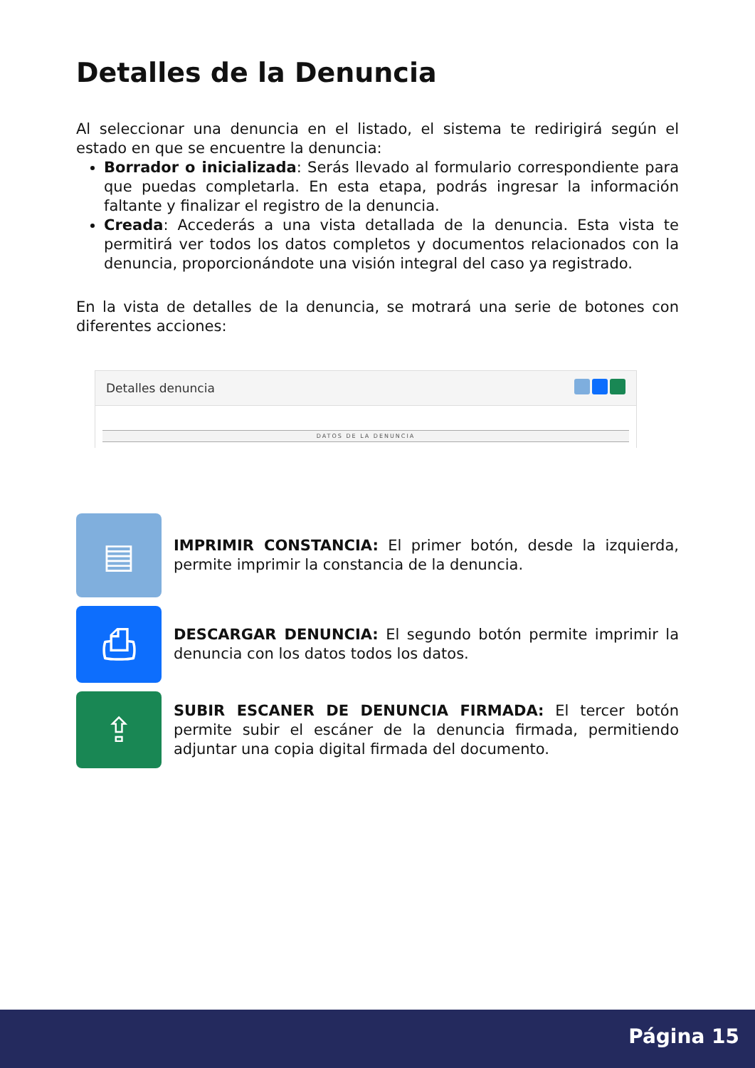Detalles de la Denuncia
Al seleccionar una denuncia en el listado, el sistema te redirigirá según el estado en que se encuentre la denuncia:
Borrador o inicializada: Serás llevado al formulario correspondiente para que puedas completarla. En esta etapa, podrás ingresar la información faltante y finalizar el registro de la denuncia.
Creada: Accederás a una vista detallada de la denuncia. Esta vista te permitirá ver todos los datos completos y documentos relacionados con la denuncia, proporcionándote una visión integral del caso ya registrado.
En la vista de detalles de la denuncia, se motrará una serie de botones con diferentes acciones:
Detalles denuncia
DATOS DE LA DENUNCIA
▤
IMPRIMIR CONSTANCIA: El primer botón, desde la izquierda, permite imprimir la constancia de la denuncia.
⎙
DESCARGAR DENUNCIA: El segundo botón permite imprimir la denuncia con los datos todos los datos.
⇪
SUBIR ESCANER DE DENUNCIA FIRMADA: El tercer botón permite subir el escáner de la denuncia firmada, permitiendo adjuntar una copia digital firmada del documento.
Página 15